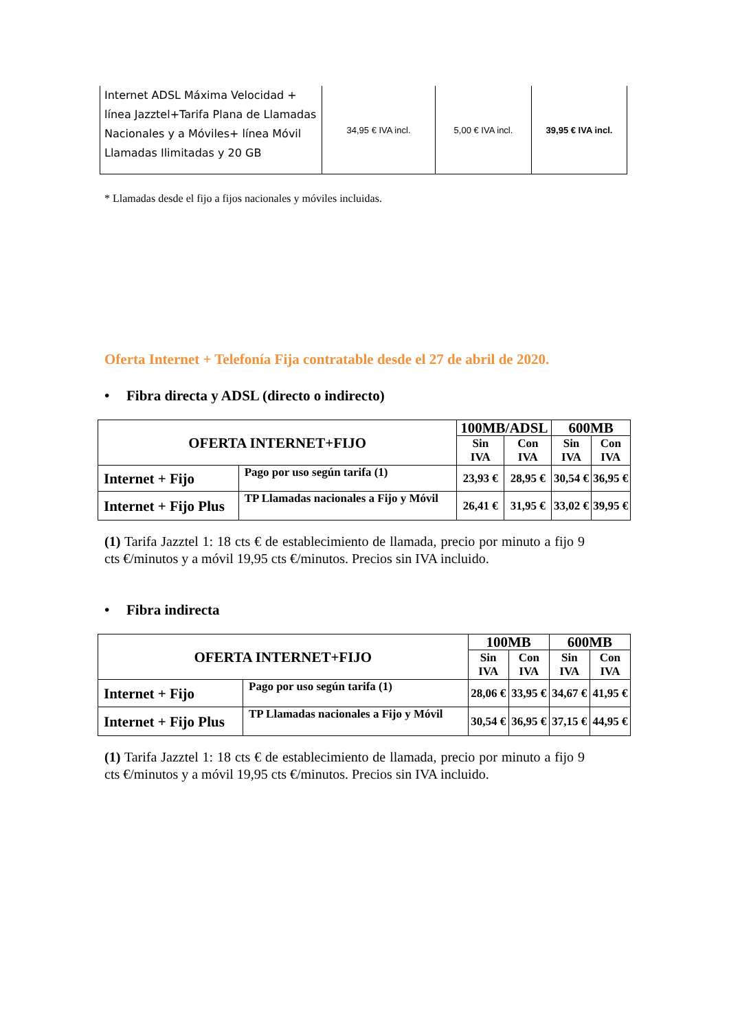| Internet ADSL Máxima Velocidad + línea Jazztel+Tarifa Plana de Llamadas Nacionales y a Móviles+ línea Móvil Llamadas Ilimitadas y 20 GB | 34,95 € IVA incl. | 5,00 € IVA incl. | 39,95 € IVA incl. |
* Llamadas desde el fijo a fijos nacionales y móviles incluidas.
Oferta Internet + Telefonía Fija contratable desde el 27 de abril de 2020.
• Fibra directa y ADSL (directo o indirecto)
| OFERTA INTERNET+FIJO | | 100MB/ADSL | | 600MB | |
| --- | --- | --- | --- | --- | --- |
| | | Sin IVA | Con IVA | Sin IVA | Con IVA |
| Internet + Fijo | Pago por uso según tarifa (1) | 23,93 € | 28,95 € | 30,54 € | 36,95 € |
| Internet + Fijo Plus | TP Llamadas nacionales a Fijo y Móvil | 26,41 € | 31,95 € | 33,02 € | 39,95 € |
(1) Tarifa Jazztel 1: 18 cts € de establecimiento de llamada, precio por minuto a fijo 9 cts €/minutos y a móvil 19,95 cts €/minutos. Precios sin IVA incluido.
• Fibra indirecta
| OFERTA INTERNET+FIJO | | 100MB | | 600MB | |
| --- | --- | --- | --- | --- | --- |
| | | Sin IVA | Con IVA | Sin IVA | Con IVA |
| Internet + Fijo | Pago por uso según tarifa (1) | 28,06 € | 33,95 € | 34,67 € | 41,95 € |
| Internet + Fijo Plus | TP Llamadas nacionales a Fijo y Móvil | 30,54 € | 36,95 € | 37,15 € | 44,95 € |
(1) Tarifa Jazztel 1: 18 cts € de establecimiento de llamada, precio por minuto a fijo 9 cts €/minutos y a móvil 19,95 cts €/minutos. Precios sin IVA incluido.